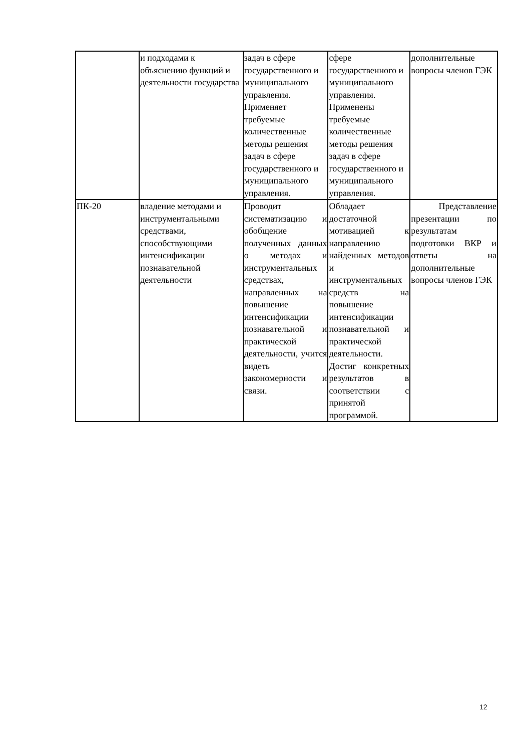| | и подходами к объяснению функций и деятельности государства | задач в сфере государственного и муниципального управления. Применяет требуемые количественные методы решения задач в сфере государственного и муниципального управления. | сфере государственного и муниципального управления. Применены требуемые количественные методы решения задач в сфере государственного и муниципального управления. | дополнительные вопросы членов ГЭК |
| ПК-20 | владение методами и инструментальными средствами, способствующими интенсификации познавательной деятельности | Проводит систематизацию и обобщение полученных данных о методах и инструментальных средствах, направленных на повышение интенсификации познавательной и практической деятельности, учится видеть закономерности и связи. | Обладает достаточной мотивацией к направлению найденных методов и инструментальных средств на повышение интенсификации познавательной и практической деятельности. Достиг конкретных результатов в соответствии с принятой программой. | Представление презентации по результатам подготовки ВКР и ответы на дополнительные вопросы членов ГЭК |
12